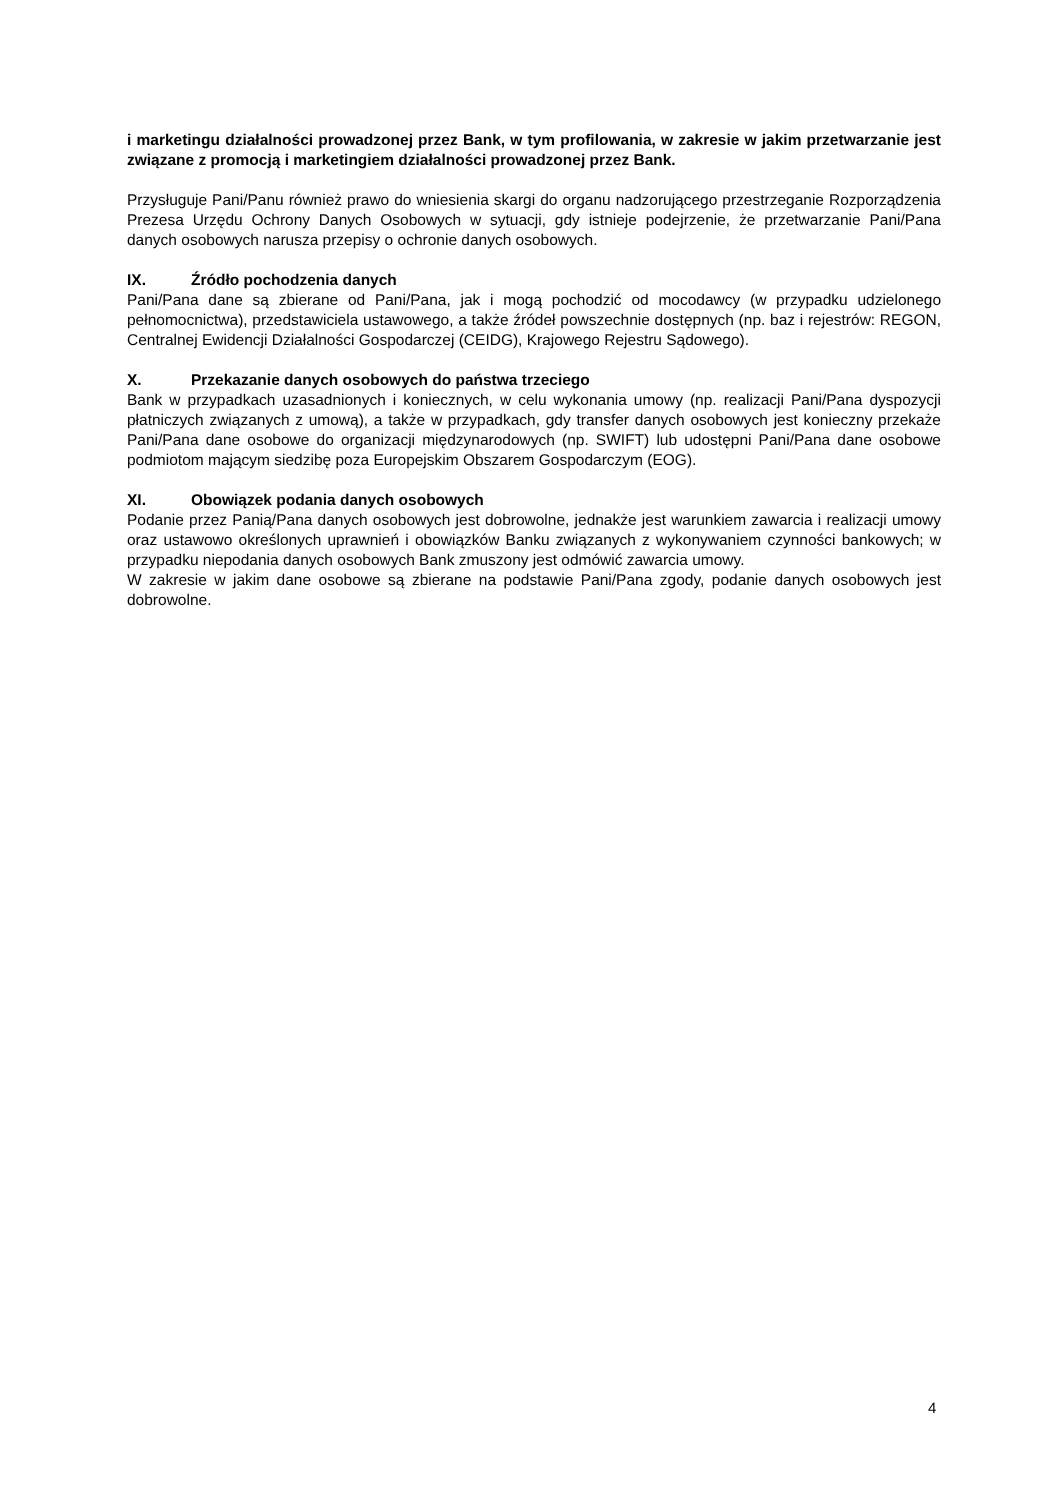i marketingu działalności prowadzonej przez Bank, w tym profilowania, w zakresie w jakim przetwarzanie jest związane z promocją i marketingiem działalności prowadzonej przez Bank.
Przysługuje Pani/Panu również prawo do wniesienia skargi do organu nadzorującego przestrzeganie Rozporządzenia Prezesa Urzędu Ochrony Danych Osobowych w sytuacji, gdy istnieje podejrzenie, że przetwarzanie Pani/Pana danych osobowych narusza przepisy o ochronie danych osobowych.
IX. Źródło pochodzenia danych
Pani/Pana dane są zbierane od Pani/Pana, jak i mogą pochodzić od mocodawcy (w przypadku udzielonego pełnomocnictwa), przedstawiciela ustawowego, a także źródeł powszechnie dostępnych (np. baz i rejestrów: REGON, Centralnej Ewidencji Działalności Gospodarczej (CEIDG), Krajowego Rejestru Sądowego).
X. Przekazanie danych osobowych do państwa trzeciego
Bank w przypadkach uzasadnionych i koniecznych, w celu wykonania umowy (np. realizacji Pani/Pana dyspozycji płatniczych związanych z umową), a także w przypadkach, gdy transfer danych osobowych jest konieczny przekaże Pani/Pana dane osobowe do organizacji międzynarodowych (np. SWIFT) lub udostępni Pani/Pana dane osobowe podmiotom mającym siedzibę poza Europejskim Obszarem Gospodarczym (EOG).
XI. Obowiązek podania danych osobowych
Podanie przez Panią/Pana danych osobowych jest dobrowolne, jednakże jest warunkiem zawarcia i realizacji umowy oraz ustawowo określonych uprawnień i obowiązków Banku związanych z wykonywaniem czynności bankowych; w przypadku niepodania danych osobowych Bank zmuszony jest odmówić zawarcia umowy.
W zakresie w jakim dane osobowe są zbierane na podstawie Pani/Pana zgody, podanie danych osobowych jest dobrowolne.
4